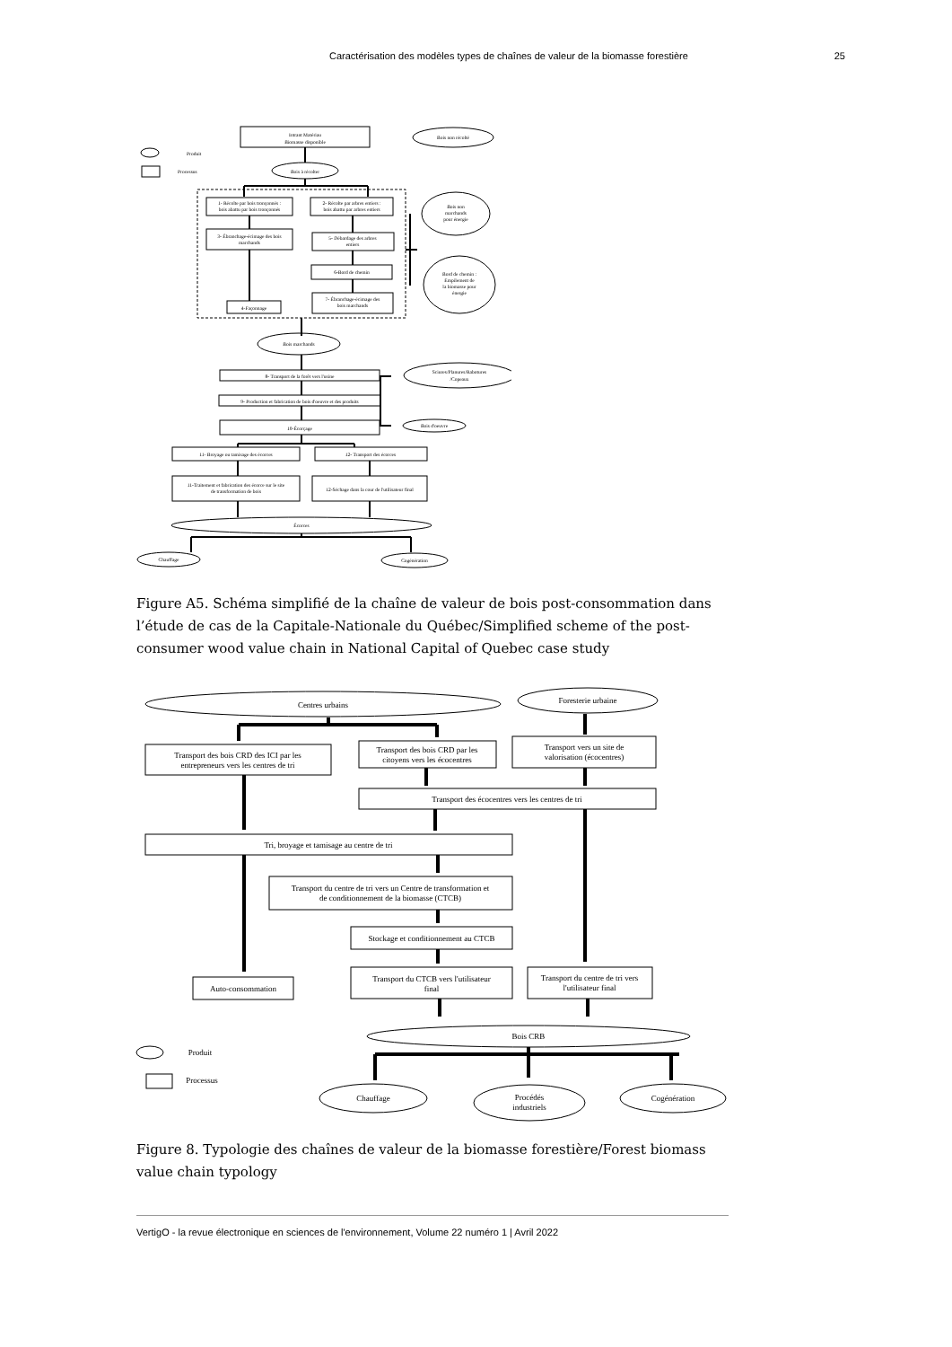Caractérisation des modèles types de chaînes de valeur de la biomasse forestière 25
Intrant Matériau
Biomasse disponible
Bois non récolté
Produit
Processus
Bois à récolter
1- Récolte par bois tronçonnés :
bois abattu par bois tronçonnés
2- Récolte par arbres entiers :
bois abattu par arbres entiers
3- Ébranchage-écimage des bois
marchands
5- Débardage des arbres
entiers
6-Bord de chemin
7- Ébranchage-écimage des
bois marchands
4-Façonnage
Bois non
marchands
pour énergie
Bord de chemin :
Empilement de
la biomasse pour
énergie
Bois marchands
8- Transport de la forêt vers l'usine
Sciures/Planures/Rabotures
/Copeaux
9- Production et fabrication de bois d'oeuvre et des produits
10-Écorçage
Bois d'oeuvre
11- Broyage ou tamisage des écorces
12- Transport des écorces
11-Traitement et fabrication des écorce sur le site
de transformation de bois
12-Séchage dans la cour de l'utilisateur final
Écorces
Chauffage
Cogénération
Figure A5. Schéma simplifié de la chaîne de valeur de bois post-consommation dans l’étude de cas de la Capitale-Nationale du Québec/Simplified scheme of the post-consumer wood value chain in National Capital of Quebec case study
Centres urbains
Foresterie urbaine
Transport des bois CRD des ICI par les
entrepreneurs vers les centres de tri
Transport des bois CRD par les
citoyens vers les écocentres
Transport vers un site de
valorisation (écocentres)
Transport des écocentres vers les centres de tri
Tri, broyage et tamisage au centre de tri
Transport du centre de tri vers un Centre de transformation et
de conditionnement de la biomasse (CTCB)
Stockage et conditionnement au CTCB
Transport du CTCB vers l'utilisateur
final
Transport du centre de tri vers
l'utilisateur final
Auto-consommation
Produit
Processus
Bois CRB
Chauffage
Procédés
industriels
Cogénération
Figure 8. Typologie des chaînes de valeur de la biomasse forestière/Forest biomass value chain typology
VertigO - la revue électronique en sciences de l'environnement, Volume 22 numéro 1 | Avril 2022